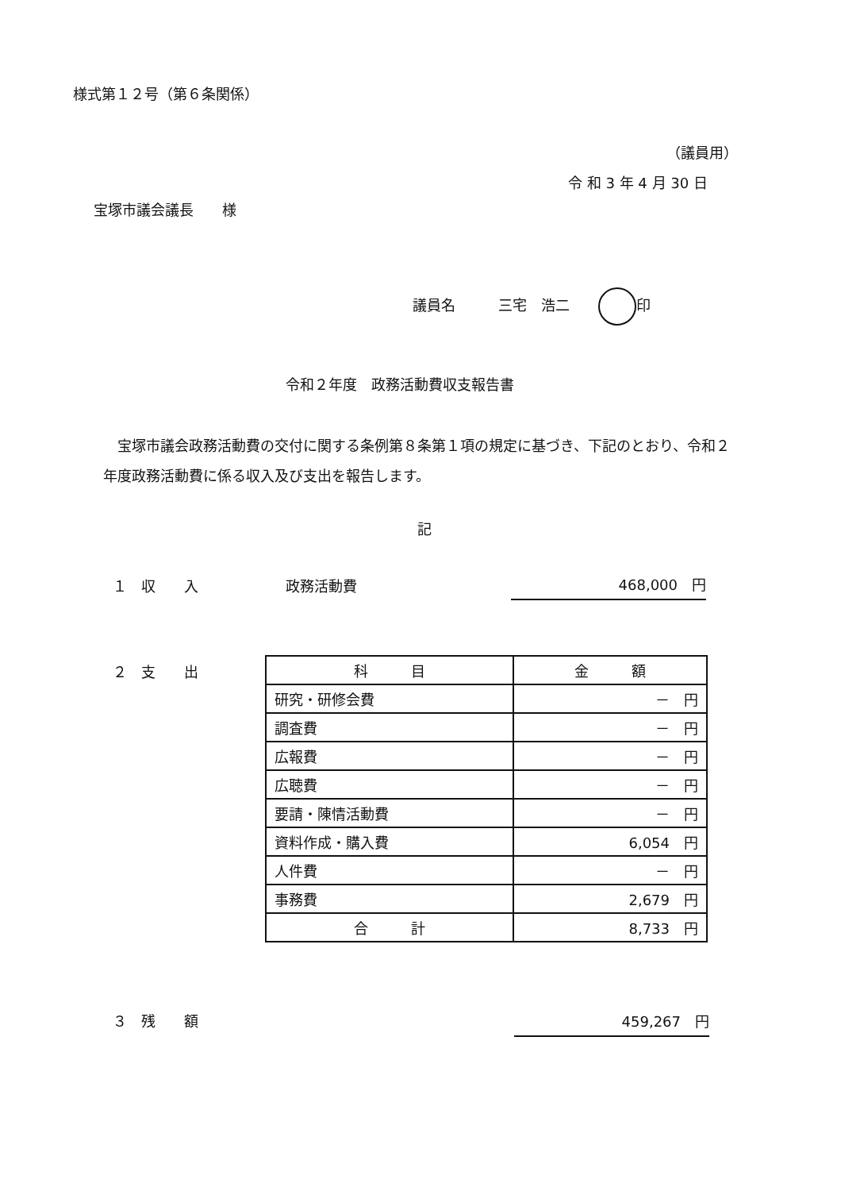様式第１２号（第６条関係）
（議員用）
令 和 3 年 4 月 30 日
宝塚市議会議長　　様
議員名　　　三宅　浩二　　 印
令和２年度　政務活動費収支報告書
　宝塚市議会政務活動費の交付に関する条例第８条第１項の規定に基づき、下記のとおり、令和２年度政務活動費に係る収入及び支出を報告します。
記
１　収　　入 政務活動費 468,000　円
２　支　　出
| 科 目 | 金 額 |
| --- | --- |
| 研究・研修会費 | － 円 |
| 調査費 | － 円 |
| 広報費 | － 円 |
| 広聴費 | － 円 |
| 要請・陳情活動費 | － 円 |
| 資料作成・購入費 | 6,054 円 |
| 人件費 | － 円 |
| 事務費 | 2,679 円 |
| 合 計 | 8,733 円 |
３　残　　額 459,267　円